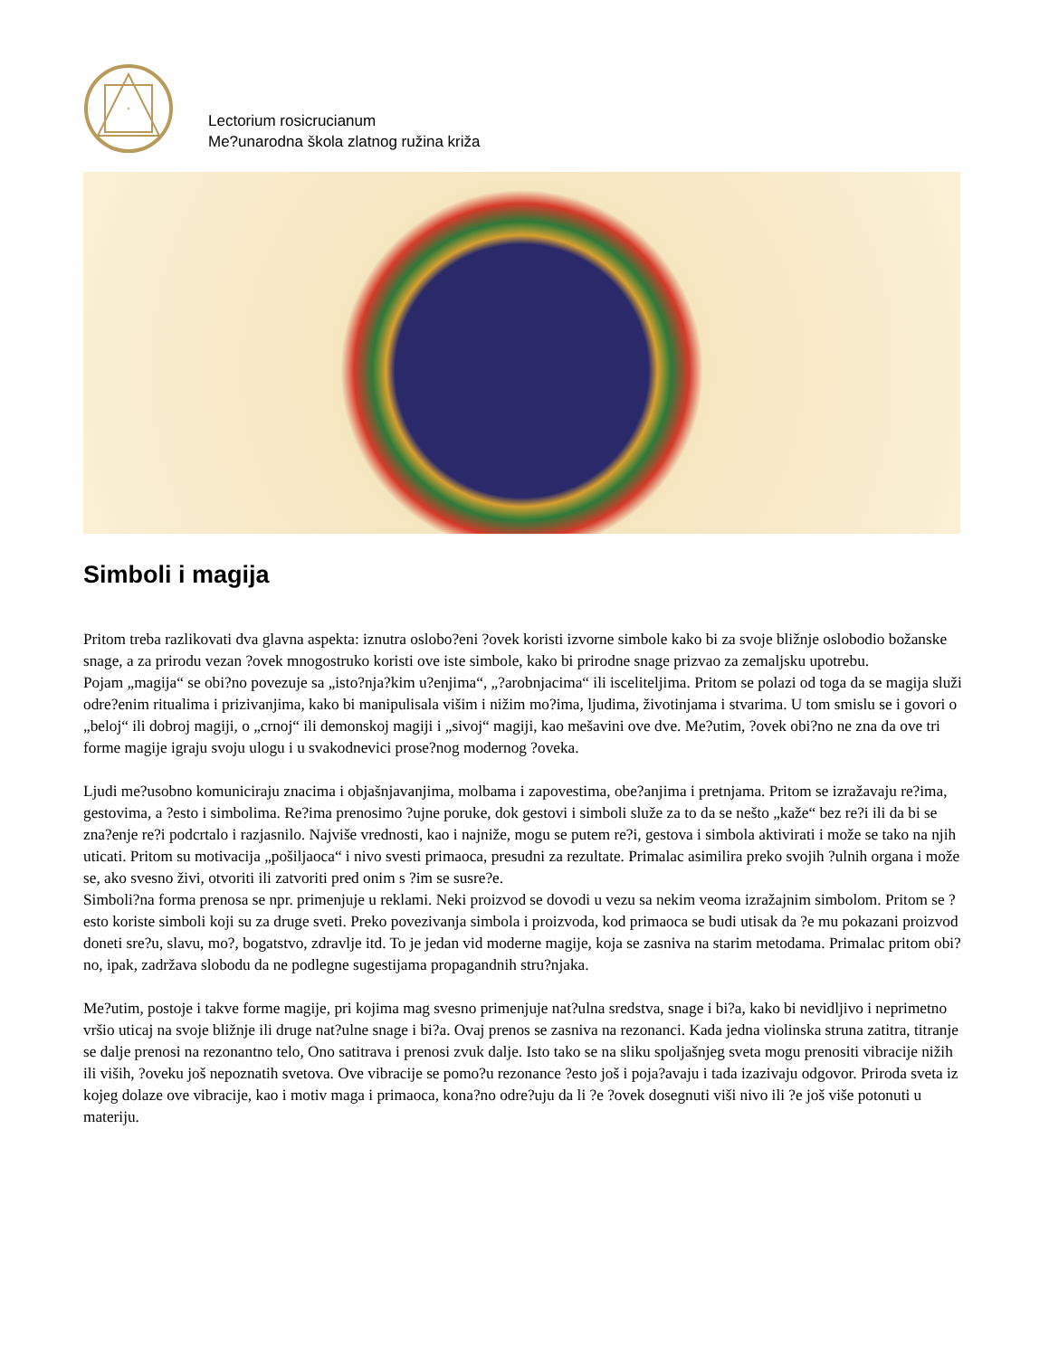Lectorium rosicrucianum
Me?unarodna škola zlatnog ružina križa
Simboli i magija
Pritom treba razlikovati dva glavna aspekta: iznutra oslobo?eni ?ovek koristi izvorne simbole kako bi za svoje bližnje oslobodio božanske snage, a za prirodu vezan ?ovek mnogostruko koristi ove iste simbole, kako bi prirodne snage prizvao za zemaljsku upotrebu.
Pojam „magija“ se obi?no povezuje sa „isto?nja?kim u?enjima“, „?arobnjacima“ ili isceliteljima. Pritom se polazi od toga da se magija služi odre?enim ritualima i prizivanjima, kako bi manipulisala višim i nižim mo?ima, ljudima, životinjama i stvarima. U tom smislu se i govori o „beloj“ ili dobroj magiji, o „crnoj“ ili demonskoj magiji i „sivoj“ magiji, kao mešavini ove dve. Me?utim, ?ovek obi?no ne zna da ove tri forme magije igraju svoju ulogu i u svakodnevici prose?nog modernog ?oveka.
Ljudi me?usobno komuniciraju znacima i objašnjavanjima, molbama i zapovestima, obe?anjima i pretnjama. Pritom se izražavaju re?ima, gestovima, a ?esto i simbolima. Re?ima prenosimo ?ujne poruke, dok gestovi i simboli služe za to da se nešto „kaže“ bez re?i ili da bi se zna?enje re?i podcrtalo i razjasnilo. Najviše vrednosti, kao i najniže, mogu se putem re?i, gestova i simbola aktivirati i može se tako na njih uticati. Pritom su motivacija „pošiljaoca“ i nivo svesti primaoca, presudni za rezultate. Primalac asimilira preko svojih ?ulnih organa i može se, ako svesno živi, otvoriti ili zatvoriti pred onim s ?im se susre?e.
Simboli?na forma prenosa se npr. primenjuje u reklami. Neki proizvod se dovodi u vezu sa nekim veoma izražajnim simbolom. Pritom se ?esto koriste simboli koji su za druge sveti. Preko povezivanja simbola i proizvoda, kod primaoca se budi utisak da ?e mu pokazani proizvod doneti sre?u, slavu, mo?, bogatstvo, zdravlje itd. To je jedan vid moderne magije, koja se zasniva na starim metodama. Primalac pritom obi?no, ipak, zadržava slobodu da ne podlegne sugestijama propagandnih stru?njaka.
Me?utim, postoje i takve forme magije, pri kojima mag svesno primenjuje nat?ulna sredstva, snage i bi?a, kako bi nevidljivo i neprimetno vršio uticaj na svoje bližnje ili druge nat?ulne snage i bi?a. Ovaj prenos se zasniva na rezonanci. Kada jedna violinska struna zatitra, titranje se dalje prenosi na rezonantno telo, Ono satitrava i prenosi zvuk dalje. Isto tako se na sliku spoljašnjeg sveta mogu prenositi vibracije nižih ili viših, ?oveku još nepoznatih svetova. Ove vibracije se pomo?u rezonance ?esto još i poja?avaju i tada izazivaju odgovor. Priroda sveta iz kojeg dolaze ove vibracije, kao i motiv maga i primaoca, kona?no odre?uju da li ?e ?ovek dosegnuti viši nivo ili ?e još više potonuti u materiju.